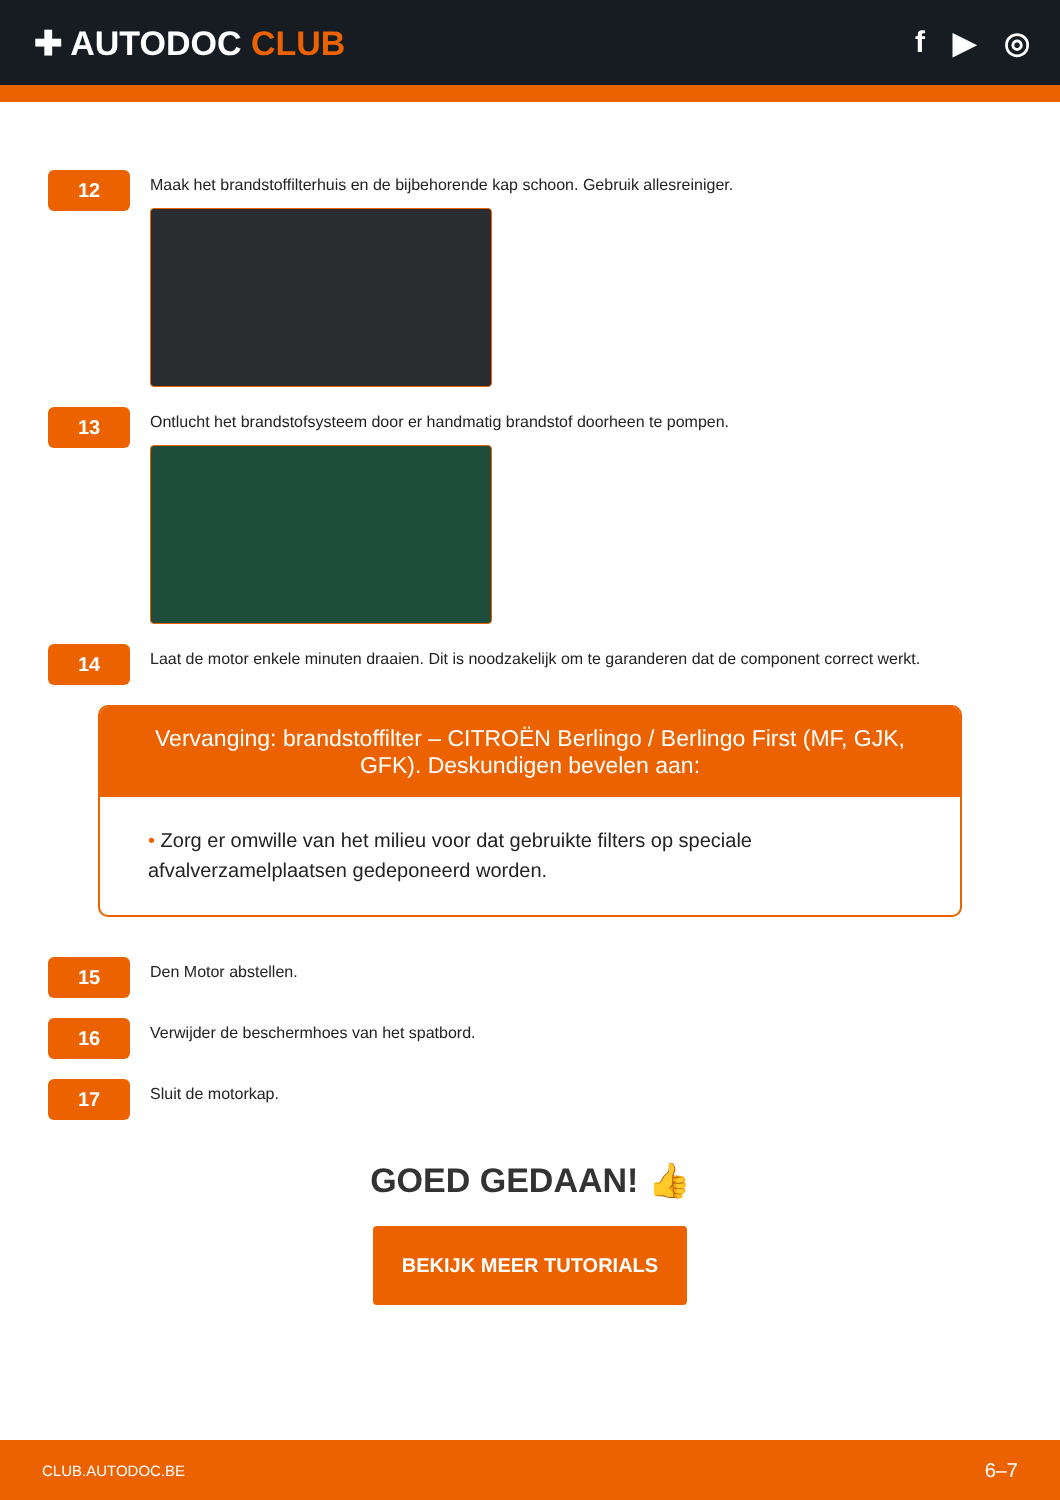✚ AUTODOC CLUB f ▶ ◎
12
Maak het brandstoffilterhuis en de bijbehorende kap schoon. Gebruik allesreiniger.
13
Ontlucht het brandstofsysteem door er handmatig brandstof doorheen te pompen.
14
Laat de motor enkele minuten draaien. Dit is noodzakelijk om te garanderen dat de component correct werkt.
Vervanging: brandstoffilter – CITROËN Berlingo / Berlingo First (MF, GJK, GFK). Deskundigen bevelen aan:
• Zorg er omwille van het milieu voor dat gebruikte filters op speciale afvalverzamelplaatsen gedeponeerd worden.
15
Den Motor abstellen.
16
Verwijder de beschermhoes van het spatbord.
17
Sluit de motorkap.
GOED GEDAAN! 👍
BEKIJK MEER TUTORIALS
CLUB.AUTODOC.BE 6–7